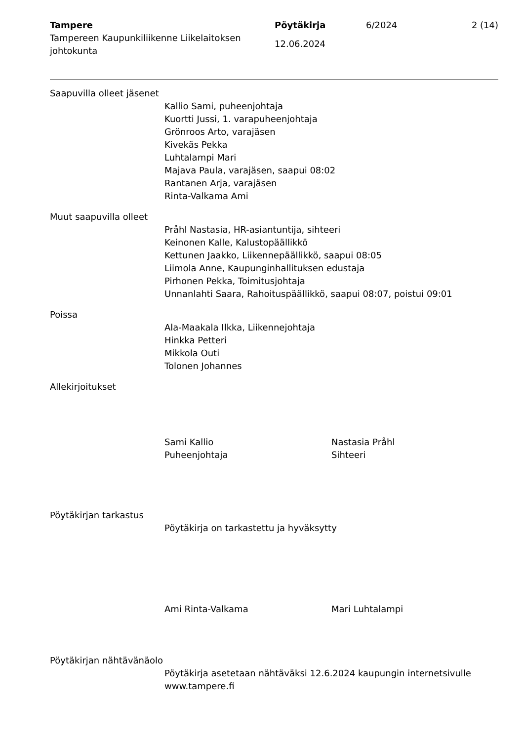Tampere
Tampereen Kaupunkiliikenne Liikelaitoksen johtokunta
Pöytäkirja
12.06.2024
6/2024 2 (14)
Saapuvilla olleet jäsenet
Kallio Sami, puheenjohtaja
Kuortti Jussi, 1. varapuheenjohtaja
Grönroos Arto, varajäsen
Kivekäs Pekka
Luhtalampi Mari
Majava Paula, varajäsen, saapui 08:02
Rantanen Arja, varajäsen
Rinta-Valkama Ami
Muut saapuvilla olleet
Pråhl Nastasia, HR-asiantuntija, sihteeri
Keinonen Kalle, Kalustopäällikkö
Kettunen Jaakko, Liikennepäällikkö, saapui 08:05
Liimola Anne, Kaupunginhallituksen edustaja
Pirhonen Pekka, Toimitusjohtaja
Unnanlahti Saara, Rahoituspäällikkö, saapui 08:07, poistui 09:01
Poissa
Ala-Maakala Ilkka, Liikennejohtaja
Hinkka Petteri
Mikkola Outi
Tolonen Johannes
Allekirjoitukset
Sami Kallio
Puheenjohtaja
Nastasia Pråhl
Sihteeri
Pöytäkirjan tarkastus
Pöytäkirja on tarkastettu ja hyväksytty
Ami Rinta-Valkama Mari Luhtalampi
Pöytäkirjan nähtävänäolo
Pöytäkirja asetetaan nähtäväksi 12.6.2024 kaupungin internetsivulle www.tampere.fi